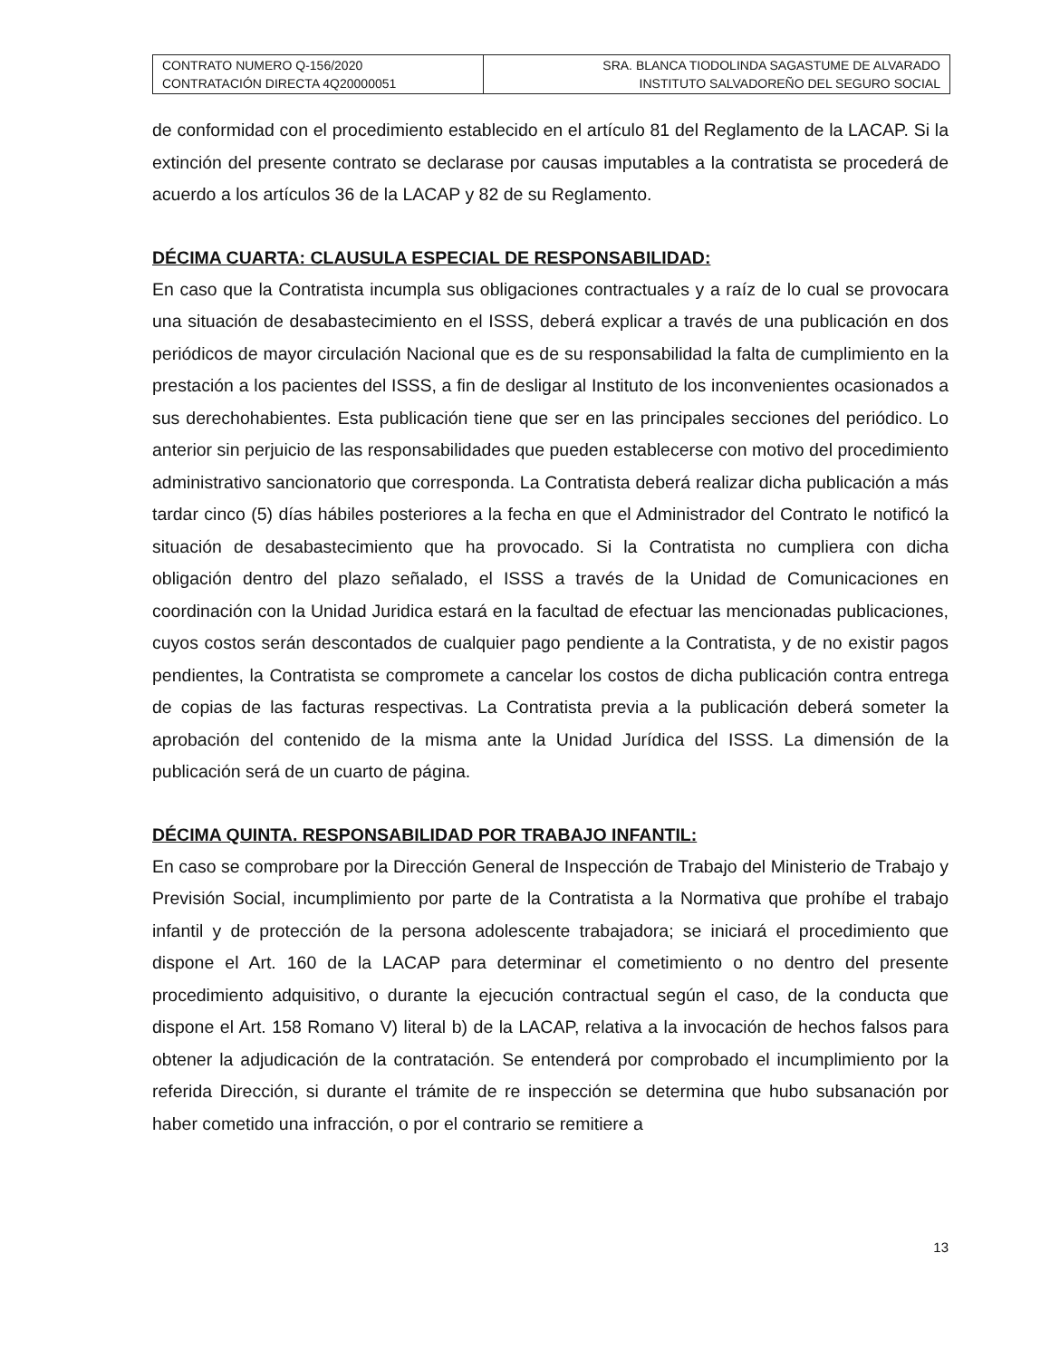| CONTRATO NUMERO Q-156/2020 CONTRATACIÓN DIRECTA 4Q20000051 | SRA. BLANCA TIODOLINDA SAGASTUME DE ALVARADO INSTITUTO SALVADOREÑO DEL SEGURO SOCIAL |
de conformidad con el procedimiento establecido en el artículo 81 del Reglamento de la LACAP. Si la extinción del presente contrato se declarase por causas imputables a la contratista se procederá de acuerdo a los artículos 36 de la LACAP y 82 de su Reglamento.
DÉCIMA CUARTA: CLAUSULA ESPECIAL DE RESPONSABILIDAD:
En caso que la Contratista incumpla sus obligaciones contractuales y a raíz de lo cual se provocara una situación de desabastecimiento en el ISSS, deberá explicar a través de una publicación en dos periódicos de mayor circulación Nacional que es de su responsabilidad la falta de cumplimiento en la prestación a los pacientes del ISSS, a fin de desligar al Instituto de los inconvenientes ocasionados a sus derechohabientes. Esta publicación tiene que ser en las principales secciones del periódico. Lo anterior sin perjuicio de las responsabilidades que pueden establecerse con motivo del procedimiento administrativo sancionatorio que corresponda. La Contratista deberá realizar dicha publicación a más tardar cinco (5) días hábiles posteriores a la fecha en que el Administrador del Contrato le notificó la situación de desabastecimiento que ha provocado. Si la Contratista no cumpliera con dicha obligación dentro del plazo señalado, el ISSS a través de la Unidad de Comunicaciones en coordinación con la Unidad Juridica estará en la facultad de efectuar las mencionadas publicaciones, cuyos costos serán descontados de cualquier pago pendiente a la Contratista, y de no existir pagos pendientes, la Contratista se compromete a cancelar los costos de dicha publicación contra entrega de copias de las facturas respectivas. La Contratista previa a la publicación deberá someter la aprobación del contenido de la misma ante la Unidad Jurídica del ISSS. La dimensión de la publicación será de un cuarto de página.
DÉCIMA QUINTA. RESPONSABILIDAD POR TRABAJO INFANTIL:
En caso se comprobare por la Dirección General de Inspección de Trabajo del Ministerio de Trabajo y Previsión Social, incumplimiento por parte de la Contratista a la Normativa que prohíbe el trabajo infantil y de protección de la persona adolescente trabajadora; se iniciará el procedimiento que dispone el Art. 160 de la LACAP para determinar el cometimiento o no dentro del presente procedimiento adquisitivo, o durante la ejecución contractual según el caso, de la conducta que dispone el Art. 158 Romano V) literal b) de la LACAP, relativa a la invocación de hechos falsos para obtener la adjudicación de la contratación. Se entenderá por comprobado el incumplimiento por la referida Dirección, si durante el trámite de re inspección se determina que hubo subsanación por haber cometido una infracción, o por el contrario se remitiere a
13